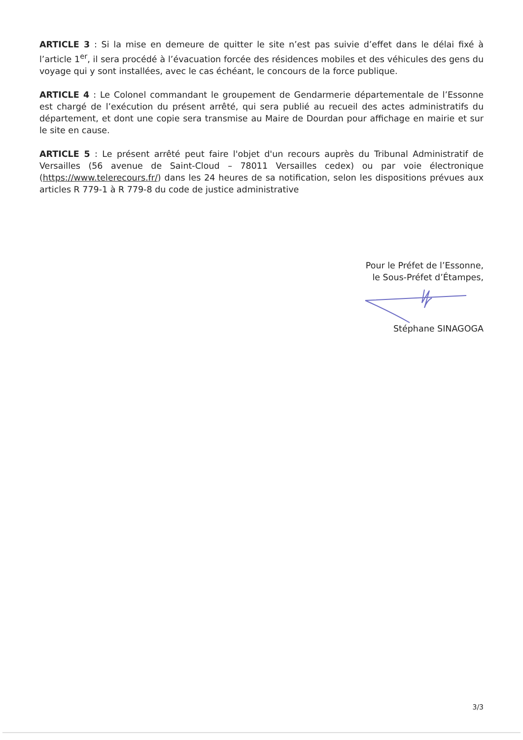ARTICLE 3 : Si la mise en demeure de quitter le site n’est pas suivie d’effet dans le délai fixé à l’article 1<sup>er</sup>, il sera procédé à l’évacuation forcée des résidences mobiles et des véhicules des gens du voyage qui y sont installées, avec le cas échéant, le concours de la force publique.
ARTICLE 4 : Le Colonel commandant le groupement de Gendarmerie départementale de l’Essonne est chargé de l’exécution du présent arrêté, qui sera publié au recueil des actes administratifs du département, et dont une copie sera transmise au Maire de Dourdan pour affichage en mairie et sur le site en cause.
ARTICLE 5 : Le présent arrêté peut faire l'objet d'un recours auprès du Tribunal Administratif de Versailles (56 avenue de Saint-Cloud – 78011 Versailles cedex) ou par voie électronique (https://www.telerecours.fr/) dans les 24 heures de sa notification, selon les dispositions prévues aux articles R 779-1 à R 779-8 du code de justice administrative
Pour le Préfet de l’Essonne,
le Sous-Préfet d’Étampes,
Stéphane SINAGOGA
3/3